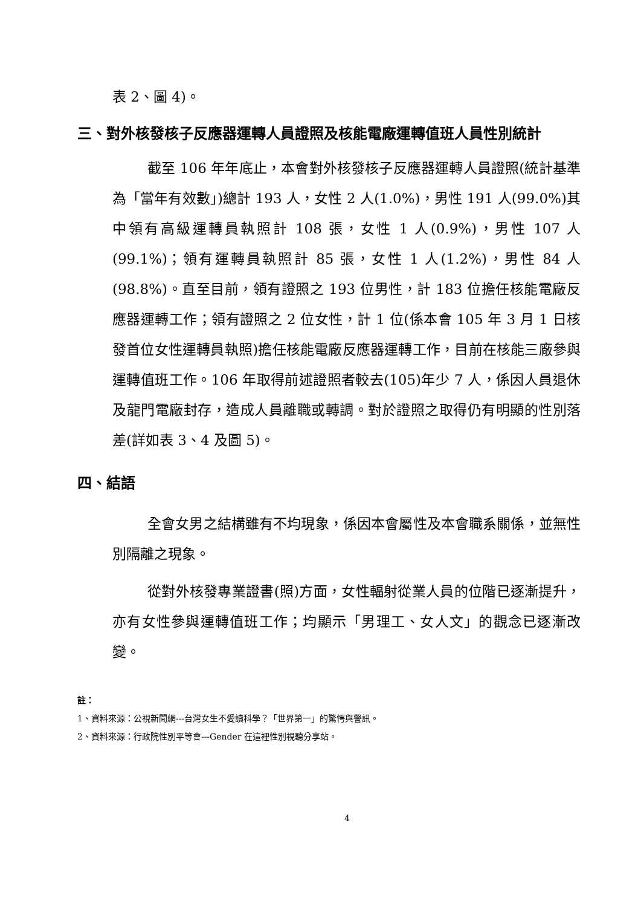表 2、圖 4)。
三、對外核發核子反應器運轉人員證照及核能電廠運轉值班人員性別統計
截至 106 年年底止，本會對外核發核子反應器運轉人員證照(統計基準為「當年有效數」)總計 193 人，女性 2 人(1.0%)，男性 191 人(99.0%)其中領有高級運轉員執照計 108 張，女性 1 人(0.9%)，男性 107 人(99.1%)；領有運轉員執照計 85 張，女性 1 人(1.2%)，男性 84 人(98.8%)。直至目前，領有證照之 193 位男性，計 183 位擔任核能電廠反應器運轉工作；領有證照之 2 位女性，計 1 位(係本會 105 年 3 月 1 日核發首位女性運轉員執照)擔任核能電廠反應器運轉工作，目前在核能三廠參與運轉值班工作。106 年取得前述證照者較去(105)年少 7 人，係因人員退休及龍門電廠封存，造成人員離職或轉調。對於證照之取得仍有明顯的性別落差(詳如表 3、4 及圖 5)。
四、結語
全會女男之結構雖有不均現象，係因本會屬性及本會職系關係，並無性別隔離之現象。
從對外核發專業證書(照)方面，女性輻射從業人員的位階已逐漸提升，亦有女性參與運轉值班工作；均顯示「男理工、女人文」的觀念已逐漸改變。
註：
1、資料來源：公視新聞網---台灣女生不愛讀科學？「世界第一」的驚愕與警訊。
2、資料來源：行政院性別平等會---Gender 在這裡性別視聽分享站。
4